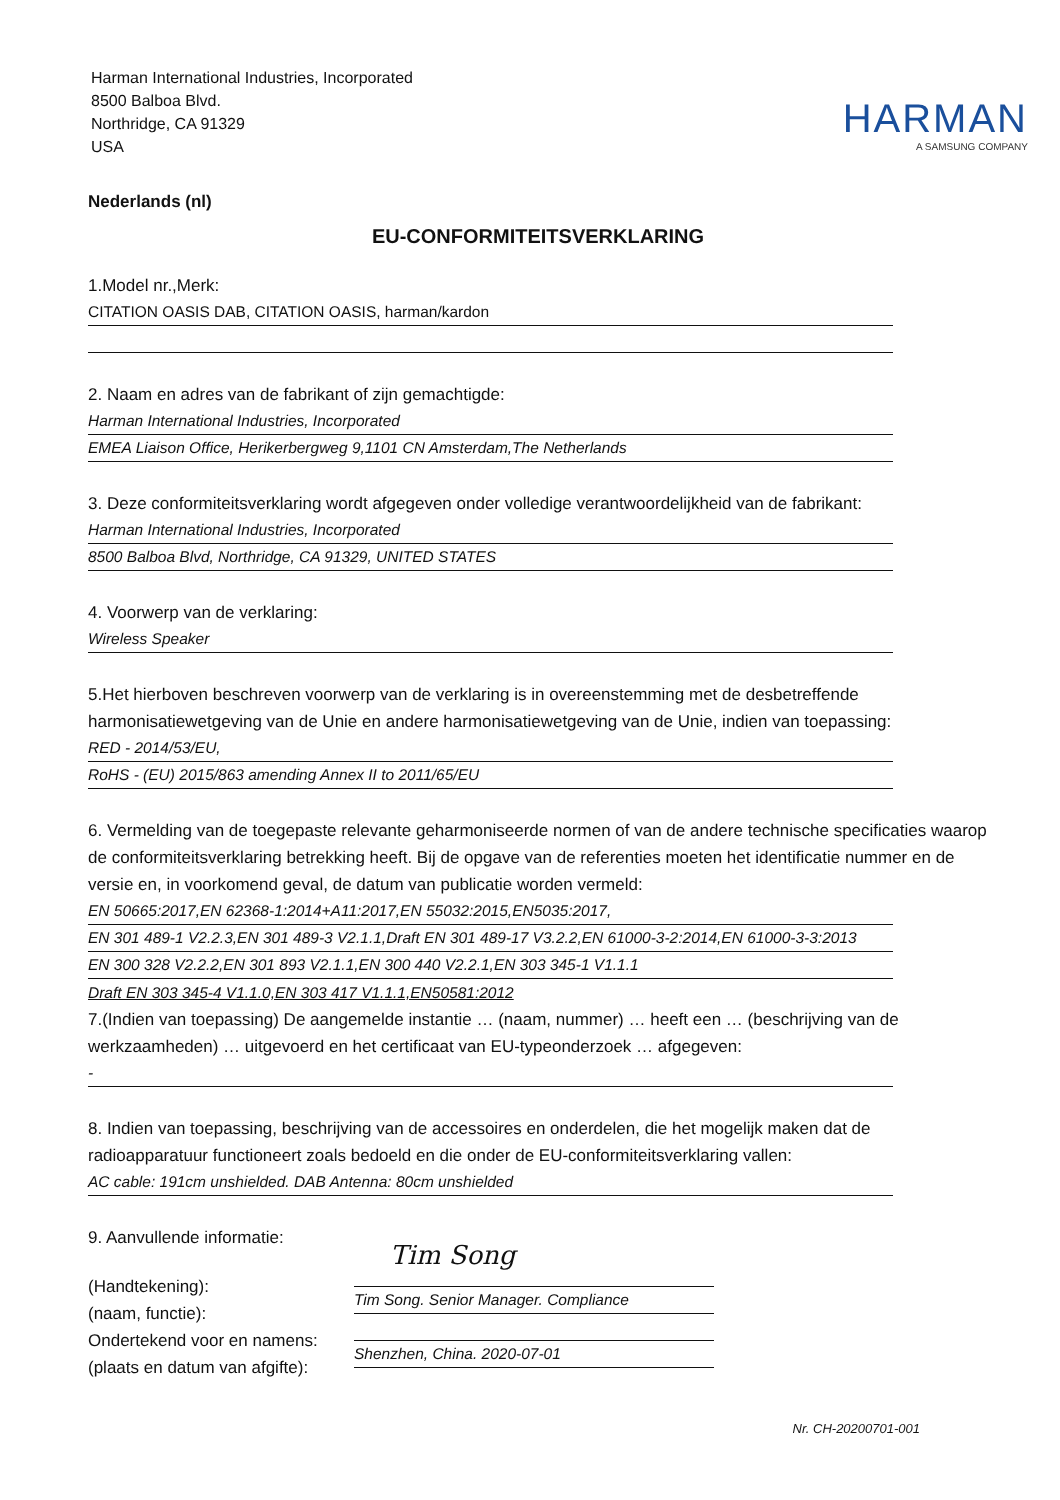Harman International Industries, Incorporated
8500 Balboa Blvd.
Northridge, CA 91329
USA
HARMAN
A SAMSUNG COMPANY
Nederlands (nl)
EU-CONFORMITEITSVERKLARING
1.Model nr.,Merk:
CITATION OASIS DAB, CITATION OASIS, harman/kardon
2. Naam en adres van de fabrikant of zijn gemachtigde:
Harman International Industries, Incorporated
EMEA Liaison Office, Herikerbergweg 9,1101 CN Amsterdam,The Netherlands
3. Deze conformiteitsverklaring wordt afgegeven onder volledige verantwoordelijkheid van de fabrikant:
Harman International Industries, Incorporated
8500 Balboa Blvd, Northridge, CA 91329, UNITED STATES
4. Voorwerp van de verklaring:
Wireless Speaker
5.Het hierboven beschreven voorwerp van de verklaring is in overeenstemming met de desbetreffende harmonisatiewetgeving van de Unie en andere harmonisatiewetgeving van de Unie, indien van toepassing:
RED - 2014/53/EU,
RoHS - (EU) 2015/863 amending Annex II to 2011/65/EU
6. Vermelding van de toegepaste relevante geharmoniseerde normen of van de andere technische specificaties waarop de conformiteitsverklaring betrekking heeft. Bij de opgave van de referenties moeten het identificatie nummer en de versie en, in voorkomend geval, de datum van publicatie worden vermeld:
EN 50665:2017,EN 62368-1:2014+A11:2017,EN 55032:2015,EN5035:2017,
EN 301 489-1 V2.2.3,EN 301 489-3 V2.1.1,Draft EN 301 489-17 V3.2.2,EN 61000-3-2:2014,EN 61000-3-3:2013
EN 300 328 V2.2.2,EN 301 893 V2.1.1,EN 300 440 V2.2.1,EN 303 345-1 V1.1.1
Draft EN 303 345-4 V1.1.0,EN 303 417 V1.1.1,EN50581:2012
7.(Indien van toepassing) De aangemelde instantie … (naam, nummer) … heeft een … (beschrijving van de werkzaamheden) … uitgevoerd en het certificaat van EU-typeonderzoek … afgegeven:
-
8. Indien van toepassing, beschrijving van de accessoires en onderdelen, die het mogelijk maken dat de radioapparatuur functioneert zoals bedoeld en die onder de EU-conformiteitsverklaring vallen:
AC cable: 191cm unshielded. DAB Antenna: 80cm unshielded
9. Aanvullende informatie:
(Handtekening):
(naam, functie):
Ondertekend voor en namens:
(plaats en datum van afgifte):
Tim Song
Tim Song. Senior Manager. Compliance
Shenzhen, China. 2020-07-01
Nr. CH-20200701-001